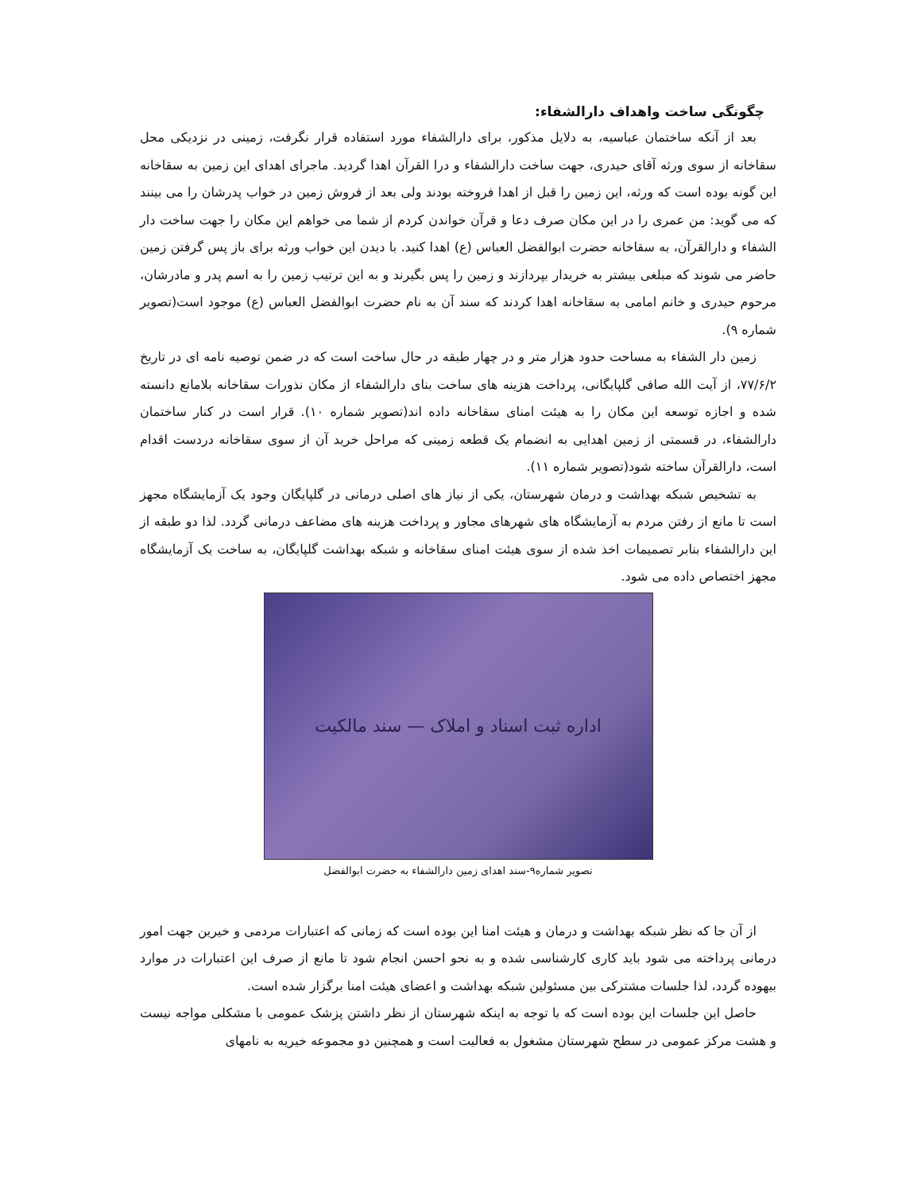چگونگی ساخت واهداف دارالشفاء:
بعد از آنکه ساختمان عباسیه، به دلایل مذکور، برای دارالشفاء مورد استفاده قرار نگرفت، زمینی در نزدیکی محل سقاخانه از سوی ورثه آقای حیدری، جهت ساخت دارالشفاء و درا القرآن اهدا گردید. ماجرای اهدای این زمین به سقاخانه این گونه بوده است که ورثه، این زمین را قبل از اهدا فروخته بودند ولی بعد از فروش زمین در خواب پدرشان را می بینند که می گوید: من عمری را در این مکان صرف دعا و قرآن خواندن کردم از شما می خواهم این مکان را جهت ساخت دار الشفاء و دارالقرآن، به سقاخانه حضرت ابوالفضل العباس (ع) اهدا کنید. با دیدن این خواب ورثه برای باز پس گرفتن زمین حاضر می شوند که مبلغی بیشتر به خریدار بپردازند و زمین را پس بگیرند و به این ترتیب زمین را به اسم پدر و مادرشان، مرحوم حیدری و خانم امامی به سقاخانه اهدا کردند که سند آن به نام حضرت ابوالفضل العباس (ع) موجود است(تصویر شماره ۹).
زمین دار الشفاء به مساحت حدود هزار متر و در چهار طبقه در حال ساخت است که در ضمن توصیه نامه ای در تاریخ ۷۷/۶/۲، از آیت الله صافی گلپایگانی، پرداخت هزینه های ساخت بنای دارالشفاء از مکان نذورات سقاخانه بلامانع دانسته شده و اجازه توسعه این مکان را به هیئت امنای سقاخانه داده اند(تصویر شماره ۱۰). قرار است در کنار ساختمان دارالشفاء، در قسمتی از زمین اهدایی به انضمام یک قطعه زمینی که مراحل خرید آن از سوی سقاخانه دردست اقدام است، دارالقرآن ساخته شود(تصویر شماره ۱۱).
به تشخیص شبکه بهداشت و درمان شهرستان، یکی از نیاز های اصلی درمانی در گلپایگان وجود یک آزمایشگاه مجهز است تا مانع از رفتن مردم به آزمایشگاه های شهرهای مجاور و پرداخت هزینه های مضاعف درمانی گردد. لذا دو طبقه از این دارالشفاء بنابر تصمیمات اخذ شده از سوی هیئت امنای سقاخانه و شبکه بهداشت گلپایگان، به ساخت یک آزمایشگاه مجهز اختصاص داده می شود.
اداره ثبت اسناد و املاک — سند مالکیت
تصویر شماره۹-سند اهدای زمین دارالشفاء به حضرت ابوالفضل
از آن جا که نظر شبکه بهداشت و درمان و هیئت امنا این بوده است که زمانی که اعتبارات مردمی و خیرین جهت امور درمانی پرداخته می شود باید کاری کارشناسی شده و به نحو احسن انجام شود تا مانع از صرف این اعتبارات در موارد بیهوده گردد، لذا جلسات مشترکی بین مسئولین شبکه بهداشت و اعضای هیئت امنا برگزار شده است.
حاصل این جلسات این بوده است که با توجه به اینکه شهرستان از نظر داشتن پزشک عمومی با مشکلی مواجه نیست و هشت مرکز عمومی در سطح شهرستان مشغول به فعالیت است و همچنین دو مجموعه خیریه به نامهای